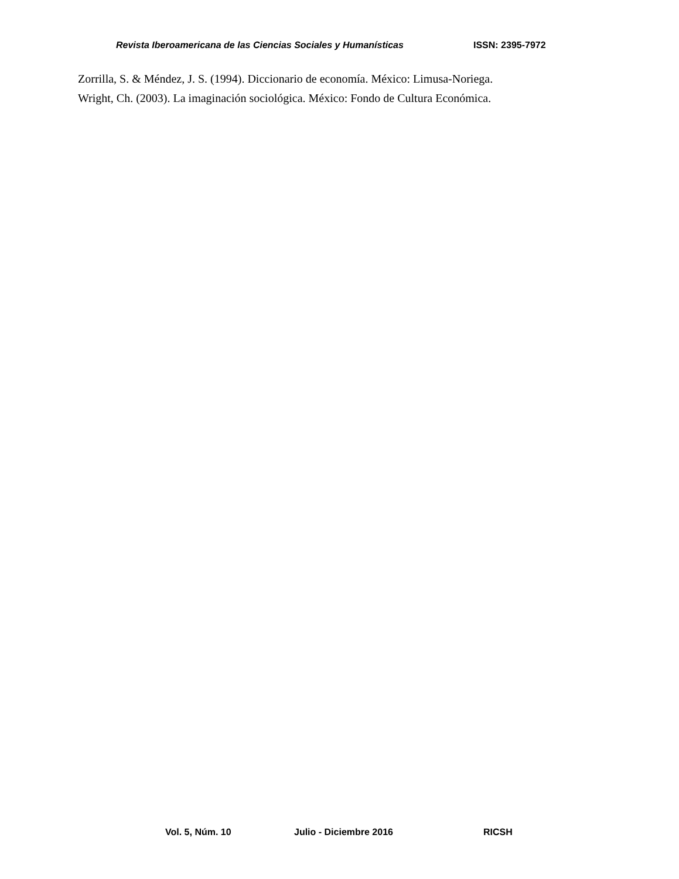Revista Iberoamericana de las Ciencias Sociales y Humanísticas ISSN: 2395-7972
Zorrilla, S. & Méndez, J. S. (1994). Diccionario de economía. México: Limusa-Noriega.
Wright, Ch. (2003). La imaginación sociológica. México: Fondo de Cultura Económica.
Vol. 5, Núm. 10 Julio - Diciembre 2016 RICSH